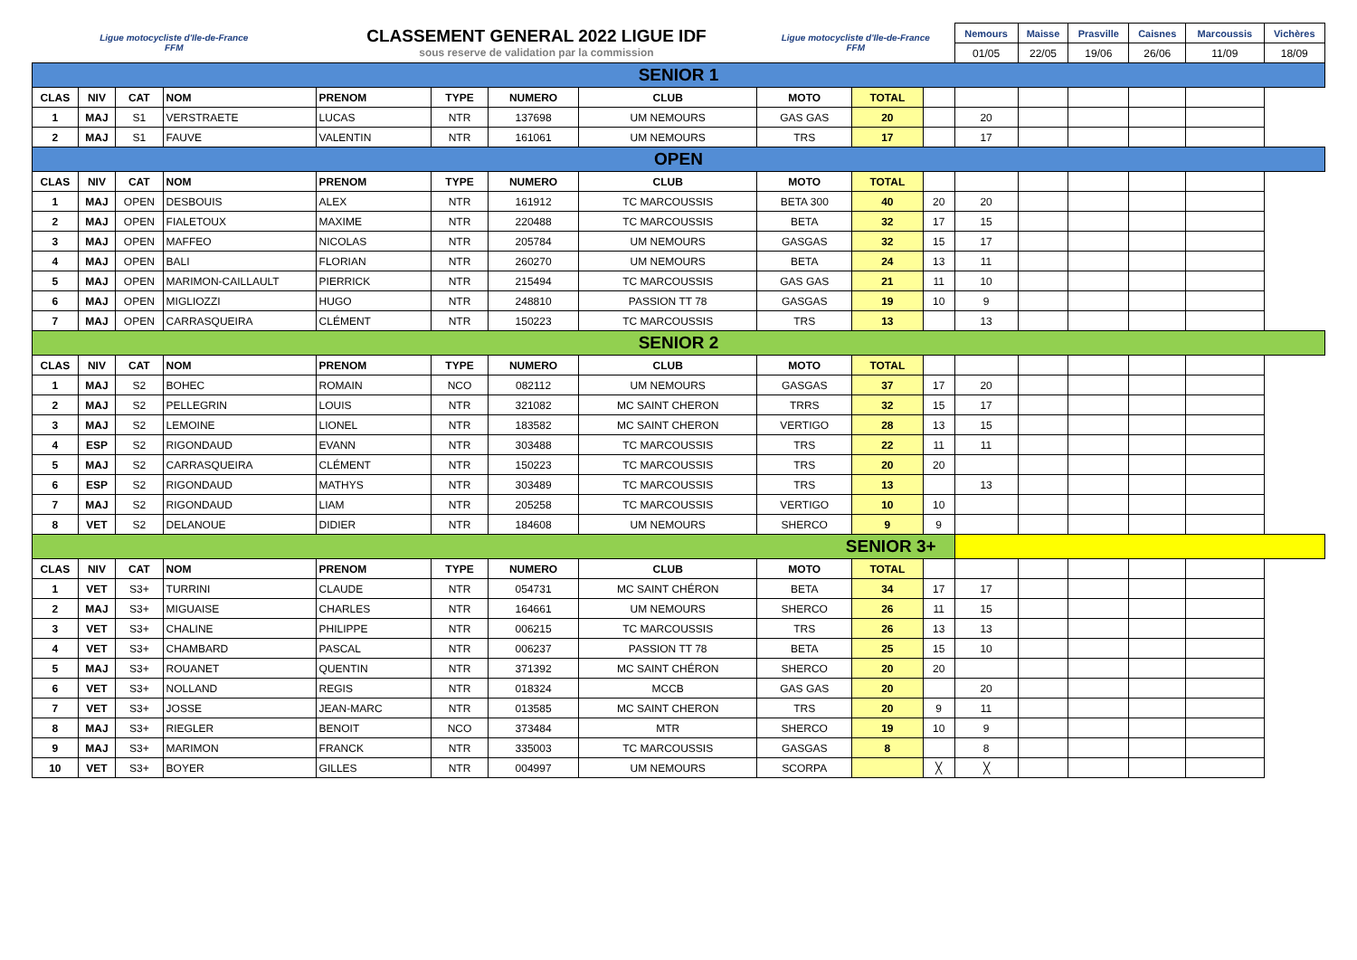| Ligue motocycliste d'Ile-de-France FFM | | | | CLASSEMENT GENERAL 2022 LIGUE IDF sous reserve de validation par la commission | | | | Ligue motocycliste d'Ile-de-France FFM | | | Nemours | Maisse | Prasville | Caisnes | Marcoussis | Vichères |
| | | | | | | | | | | | 01/05 | 22/05 | 19/06 | 26/06 | 11/09 | 18/09 |
| SENIOR 1 | | | | | | | | | | | | | | | | |
| CLAS | NIV | CAT | NOM | PRENOM | TYPE | NUMERO | CLUB | MOTO | TOTAL | | | | | | | |
| 1 | MAJ | S1 | VERSTRAETE | LUCAS | NTR | 137698 | UM NEMOURS | GAS GAS | 20 | | 20 | | | | | |
| 2 | MAJ | S1 | FAUVE | VALENTIN | NTR | 161061 | UM NEMOURS | TRS | 17 | | 17 | | | | | |
| OPEN | | | | | | | | | | | | | | | | |
| CLAS | NIV | CAT | NOM | PRENOM | TYPE | NUMERO | CLUB | MOTO | TOTAL | | | | | | | |
| 1 | MAJ | OPEN | DESBOUIS | ALEX | NTR | 161912 | TC MARCOUSSIS | BETA 300 | 40 | 20 | 20 | | | | | |
| 2 | MAJ | OPEN | FIALETOUX | MAXIME | NTR | 220488 | TC MARCOUSSIS | BETA | 32 | 17 | 15 | | | | | |
| 3 | MAJ | OPEN | MAFFEO | NICOLAS | NTR | 205784 | UM NEMOURS | GASGAS | 32 | 15 | 17 | | | | | |
| 4 | MAJ | OPEN | BALI | FLORIAN | NTR | 260270 | UM NEMOURS | BETA | 24 | 13 | 11 | | | | | |
| 5 | MAJ | OPEN | MARIMON-CAILLAULT | PIERRICK | NTR | 215494 | TC MARCOUSSIS | GAS GAS | 21 | 11 | 10 | | | | | |
| 6 | MAJ | OPEN | MIGLIOZZI | HUGO | NTR | 248810 | PASSION TT 78 | GASGAS | 19 | 10 | 9 | | | | | |
| 7 | MAJ | OPEN | CARRASQUEIRA | CLÉMENT | NTR | 150223 | TC MARCOUSSIS | TRS | 13 | | 13 | | | | | |
| SENIOR 2 | | | | | | | | | | | | | | | | |
| CLAS | NIV | CAT | NOM | PRENOM | TYPE | NUMERO | CLUB | MOTO | TOTAL | | | | | | | |
| 1 | MAJ | S2 | BOHEC | ROMAIN | NCO | 082112 | UM NEMOURS | GASGAS | 37 | 17 | 20 | | | | | |
| 2 | MAJ | S2 | PELLEGRIN | LOUIS | NTR | 321082 | MC SAINT CHERON | TRRS | 32 | 15 | 17 | | | | | |
| 3 | MAJ | S2 | LEMOINE | LIONEL | NTR | 183582 | MC SAINT CHERON | VERTIGO | 28 | 13 | 15 | | | | | |
| 4 | ESP | S2 | RIGONDAUD | EVANN | NTR | 303488 | TC MARCOUSSIS | TRS | 22 | 11 | 11 | | | | | |
| 5 | MAJ | S2 | CARRASQUEIRA | CLÉMENT | NTR | 150223 | TC MARCOUSSIS | TRS | 20 | 20 | | | | | | |
| 6 | ESP | S2 | RIGONDAUD | MATHYS | NTR | 303489 | TC MARCOUSSIS | TRS | 13 | | 13 | | | | | |
| 7 | MAJ | S2 | RIGONDAUD | LIAM | NTR | 205258 | TC MARCOUSSIS | VERTIGO | 10 | 10 | | | | | | |
| 8 | VET | S2 | DELANOUE | DIDIER | NTR | 184608 | UM NEMOURS | SHERCO | 9 | 9 | | | | | | |
| SENIOR 3+ | | | | | | | | | | | | | | | | |
| CLAS | NIV | CAT | NOM | PRENOM | TYPE | NUMERO | CLUB | MOTO | TOTAL | | | | | | | |
| 1 | VET | S3+ | TURRINI | CLAUDE | NTR | 054731 | MC SAINT CHÉRON | BETA | 34 | 17 | 17 | | | | | |
| 2 | MAJ | S3+ | MIGUAISE | CHARLES | NTR | 164661 | UM NEMOURS | SHERCO | 26 | 11 | 15 | | | | | |
| 3 | VET | S3+ | CHALINE | PHILIPPE | NTR | 006215 | TC MARCOUSSIS | TRS | 26 | 13 | 13 | | | | | |
| 4 | VET | S3+ | CHAMBARD | PASCAL | NTR | 006237 | PASSION TT 78 | BETA | 25 | 15 | 10 | | | | | |
| 5 | MAJ | S3+ | ROUANET | QUENTIN | NTR | 371392 | MC SAINT CHÉRON | SHERCO | 20 | 20 | | | | | | |
| 6 | VET | S3+ | NOLLAND | REGIS | NTR | 018324 | MCCB | GAS GAS | 20 | | 20 | | | | | |
| 7 | VET | S3+ | JOSSE | JEAN-MARC | NTR | 013585 | MC SAINT CHERON | TRS | 20 | 9 | 11 | | | | | |
| 8 | MAJ | S3+ | RIEGLER | BENOIT | NCO | 373484 | MTR | SHERCO | 19 | 10 | 9 | | | | | |
| 9 | MAJ | S3+ | MARIMON | FRANCK | NTR | 335003 | TC MARCOUSSIS | GASGAS | 8 | | 8 | | | | | |
| 10 | VET | S3+ | BOYER | GILLES | NTR | 004997 | UM NEMOURS | SCORPA | | ╳ | ╳ | | | | | |